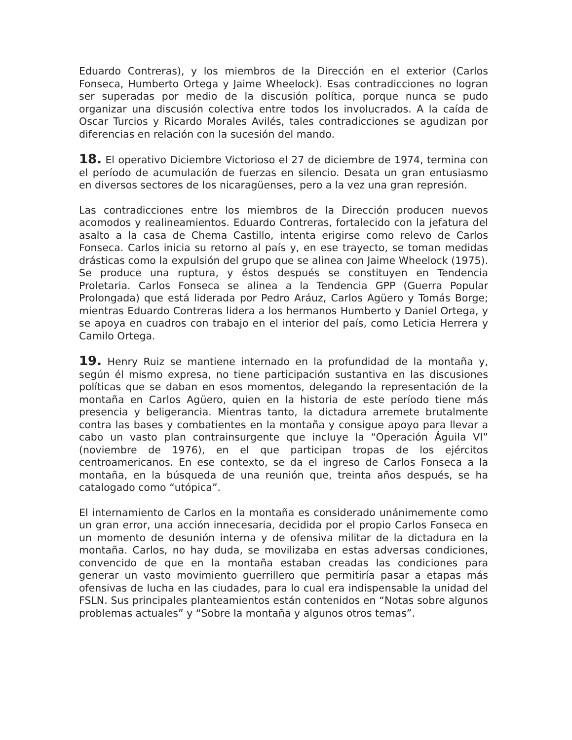Eduardo Contreras), y los miembros de la Dirección en el exterior (Carlos Fonseca, Humberto Ortega y Jaime Wheelock). Esas contradicciones no logran ser superadas por medio de la discusión política, porque nunca se pudo organizar una discusión colectiva entre todos los involucrados. A la caída de Oscar Turcios y Ricardo Morales Avilés, tales contradicciones se agudizan por diferencias en relación con la sucesión del mando.
18. El operativo Diciembre Victorioso el 27 de diciembre de 1974, termina con el período de acumulación de fuerzas en silencio. Desata un gran entusiasmo en diversos sectores de los nicaragüenses, pero a la vez una gran represión.
Las contradicciones entre los miembros de la Dirección producen nuevos acomodos y realineamientos. Eduardo Contreras, fortalecido con la jefatura del asalto a la casa de Chema Castillo, intenta erigirse como relevo de Carlos Fonseca. Carlos inicia su retorno al país y, en ese trayecto, se toman medidas drásticas como la expulsión del grupo que se alinea con Jaime Wheelock (1975). Se produce una ruptura, y éstos después se constituyen en Tendencia Proletaria. Carlos Fonseca se alinea a la Tendencia GPP (Guerra Popular Prolongada) que está liderada por Pedro Aráuz, Carlos Agüero y Tomás Borge; mientras Eduardo Contreras lidera a los hermanos Humberto y Daniel Ortega, y se apoya en cuadros con trabajo en el interior del país, como Leticia Herrera y Camilo Ortega.
19. Henry Ruiz se mantiene internado en la profundidad de la montaña y, según él mismo expresa, no tiene participación sustantiva en las discusiones políticas que se daban en esos momentos, delegando la representación de la montaña en Carlos Agüero, quien en la historia de este período tiene más presencia y beligerancia. Mientras tanto, la dictadura arremete brutalmente contra las bases y combatientes en la montaña y consigue apoyo para llevar a cabo un vasto plan contrainsurgente que incluye la “Operación Águila VI” (noviembre de 1976), en el que participan tropas de los ejércitos centroamericanos. En ese contexto, se da el ingreso de Carlos Fonseca a la montaña, en la búsqueda de una reunión que, treinta años después, se ha catalogado como “utópica”.
El internamiento de Carlos en la montaña es considerado unánimemente como un gran error, una acción innecesaria, decidida por el propio Carlos Fonseca en un momento de desunión interna y de ofensiva militar de la dictadura en la montaña. Carlos, no hay duda, se movilizaba en estas adversas condiciones, convencido de que en la montaña estaban creadas las condiciones para generar un vasto movimiento guerrillero que permitiría pasar a etapas más ofensivas de lucha en las ciudades, para lo cual era indispensable la unidad del FSLN. Sus principales planteamientos están contenidos en “Notas sobre algunos problemas actuales” y “Sobre la montaña y algunos otros temas”.